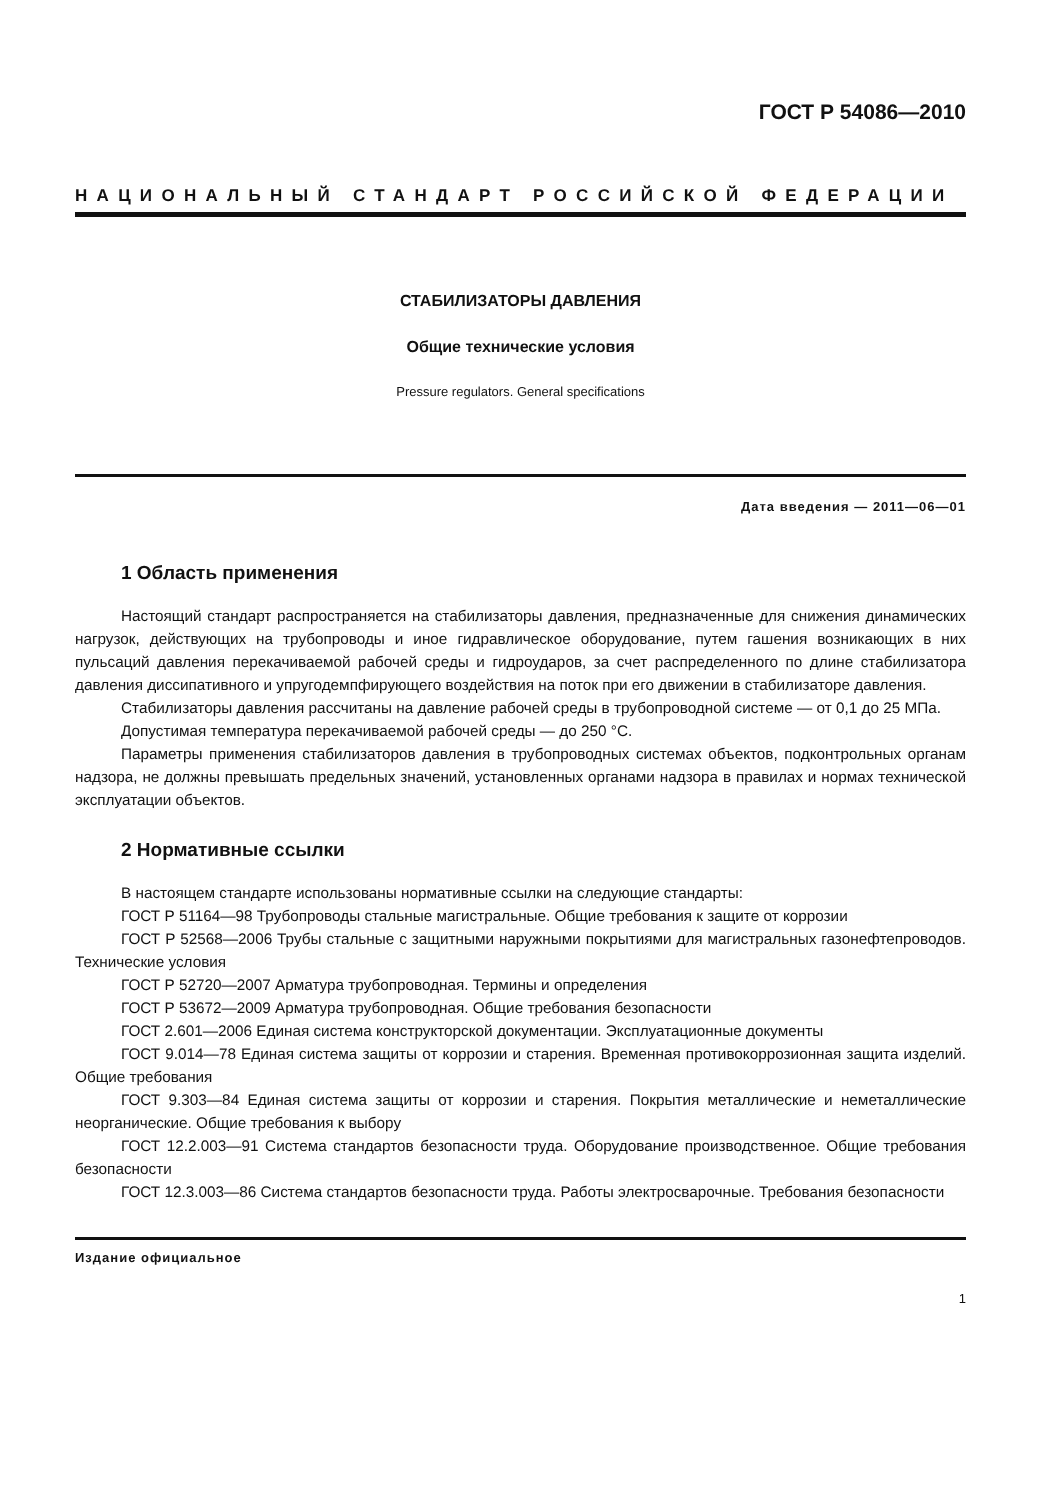ГОСТ Р 54086—2010
НАЦИОНАЛЬНЫЙ СТАНДАРТ РОССИЙСКОЙ ФЕДЕРАЦИИ
СТАБИЛИЗАТОРЫ ДАВЛЕНИЯ
Общие технические условия
Pressure regulators. General specifications
Дата введения — 2011—06—01
1 Область применения
Настоящий стандарт распространяется на стабилизаторы давления, предназначенные для снижения динамических нагрузок, действующих на трубопроводы и иное гидравлическое оборудование, путем гашения возникающих в них пульсаций давления перекачиваемой рабочей среды и гидроударов, за счет распределенного по длине стабилизатора давления диссипативного и упругодемпфирующего воздействия на поток при его движении в стабилизаторе давления.
Стабилизаторы давления рассчитаны на давление рабочей среды в трубопроводной системе — от 0,1 до 25 МПа.
Допустимая температура перекачиваемой рабочей среды — до 250 °С.
Параметры применения стабилизаторов давления в трубопроводных системах объектов, подконтрольных органам надзора, не должны превышать предельных значений, установленных органами надзора в правилах и нормах технической эксплуатации объектов.
2 Нормативные ссылки
В настоящем стандарте использованы нормативные ссылки на следующие стандарты:
ГОСТ Р 51164—98 Трубопроводы стальные магистральные. Общие требования к защите от коррозии
ГОСТ Р 52568—2006 Трубы стальные с защитными наружными покрытиями для магистральных газонефтепроводов. Технические условия
ГОСТ Р 52720—2007 Арматура трубопроводная. Термины и определения
ГОСТ Р 53672—2009 Арматура трубопроводная. Общие требования безопасности
ГОСТ 2.601—2006 Единая система конструкторской документации. Эксплуатационные документы
ГОСТ 9.014—78 Единая система защиты от коррозии и старения. Временная противокоррозионная защита изделий. Общие требования
ГОСТ 9.303—84 Единая система защиты от коррозии и старения. Покрытия металлические и неметаллические неорганические. Общие требования к выбору
ГОСТ 12.2.003—91 Система стандартов безопасности труда. Оборудование производственное. Общие требования безопасности
ГОСТ 12.3.003—86 Система стандартов безопасности труда. Работы электросварочные. Требования безопасности
Издание официальное
1